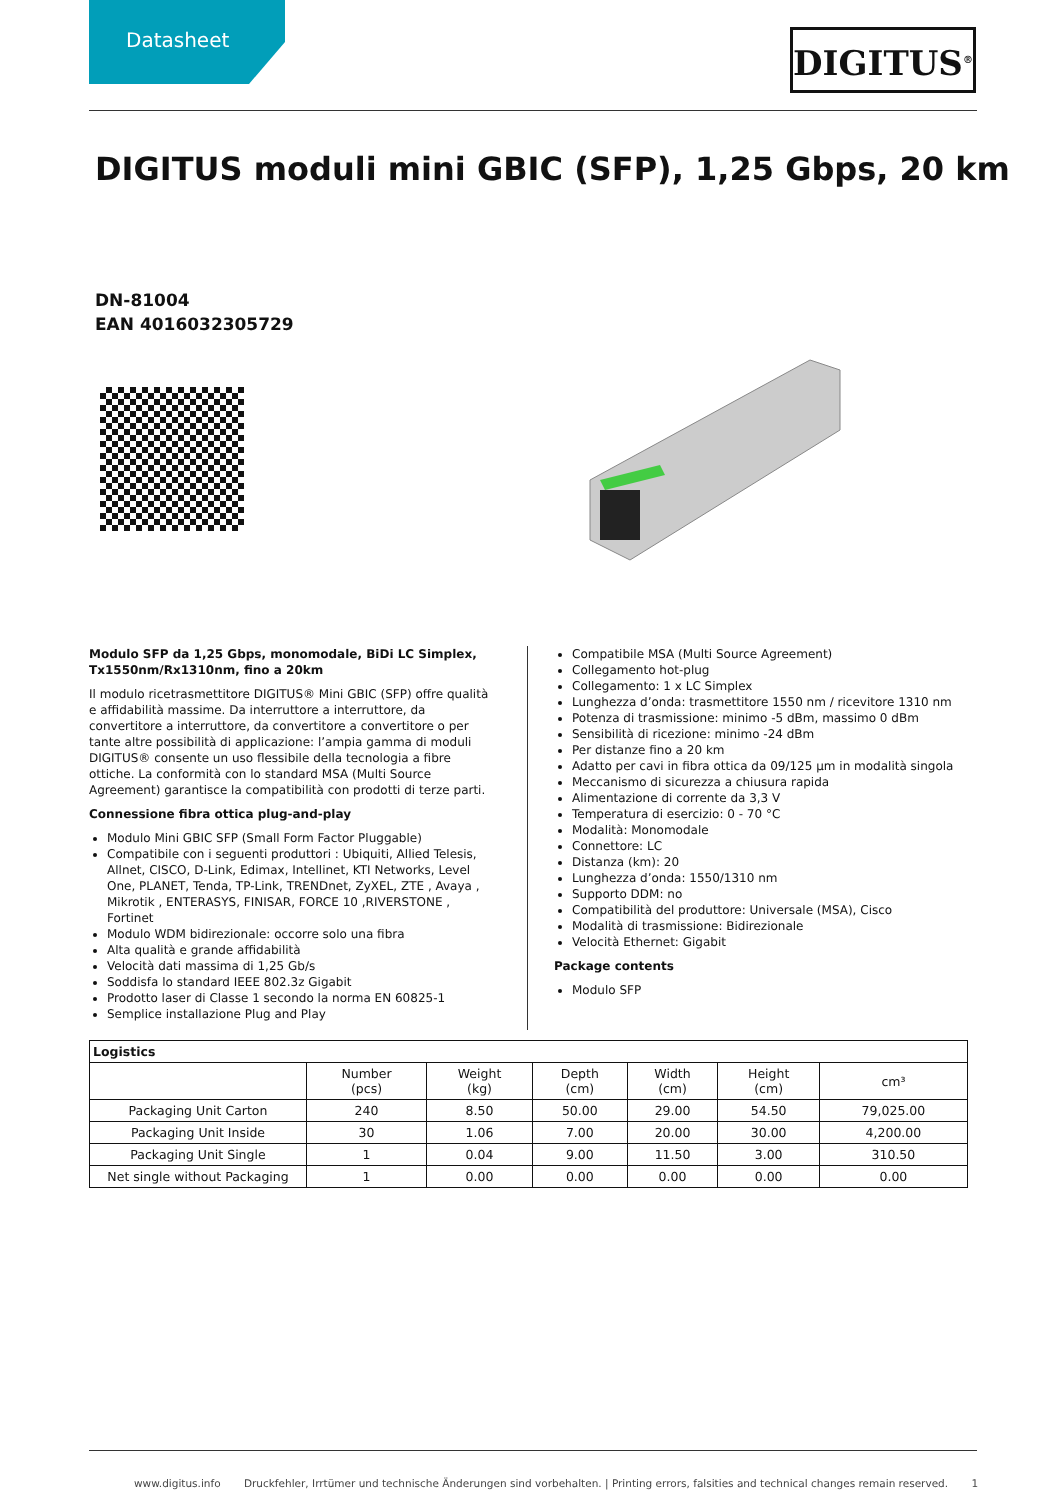Datasheet
DIGITUS<sup>®</sup>
DIGITUS moduli mini GBIC (SFP), 1,25 Gbps, 20 km
DN-81004
EAN 4016032305729
Modulo SFP da 1,25 Gbps, monomodale, BiDi LC Simplex, Tx1550nm/Rx1310nm, fino a 20km
Il modulo ricetrasmettitore DIGITUS® Mini GBIC (SFP) offre qualità e affidabilità massime. Da interruttore a interruttore, da convertitore a interruttore, da convertitore a convertitore o per tante altre possibilità di applicazione: l’ampia gamma di moduli DIGITUS® consente un uso flessibile della tecnologia a fibre ottiche. La conformità con lo standard MSA (Multi Source Agreement) garantisce la compatibilità con prodotti di terze parti.
Connessione fibra ottica plug-and-play
Modulo Mini GBIC SFP (Small Form Factor Pluggable)
Compatibile con i seguenti produttori : Ubiquiti, Allied Telesis, Allnet, CISCO, D-Link, Edimax, Intellinet, KTI Networks, Level One, PLANET, Tenda, TP-Link, TRENDnet, ZyXEL, ZTE , Avaya , Mikrotik , ENTERASYS, FINISAR, FORCE 10 ,RIVERSTONE , Fortinet
Modulo WDM bidirezionale: occorre solo una fibra
Alta qualità e grande affidabilità
Velocità dati massima di 1,25 Gb/s
Soddisfa lo standard IEEE 802.3z Gigabit
Prodotto laser di Classe 1 secondo la norma EN 60825-1
Semplice installazione Plug and Play
Compatibile MSA (Multi Source Agreement)
Collegamento hot-plug
Collegamento: 1 x LC Simplex
Lunghezza d’onda: trasmettitore 1550 nm / ricevitore 1310 nm
Potenza di trasmissione: minimo -5 dBm, massimo 0 dBm
Sensibilità di ricezione: minimo -24 dBm
Per distanze fino a 20 km
Adatto per cavi in fibra ottica da 09/125 µm in modalità singola
Meccanismo di sicurezza a chiusura rapida
Alimentazione di corrente da 3,3 V
Temperatura di esercizio: 0 - 70 °C
Modalità: Monomodale
Connettore: LC
Distanza (km): 20
Lunghezza d’onda: 1550/1310 nm
Supporto DDM: no
Compatibilità del produttore: Universale (MSA), Cisco
Modalità di trasmissione: Bidirezionale
Velocità Ethernet: Gigabit
Package contents
Modulo SFP
| Logistics | | | | | | |
| --- | --- | --- | --- | --- | --- | --- |
| | Number (pcs) | Weight (kg) | Depth (cm) | Width (cm) | Height (cm) | cm³ |
| Packaging Unit Carton | 240 | 8.50 | 50.00 | 29.00 | 54.50 | 79,025.00 |
| Packaging Unit Inside | 30 | 1.06 | 7.00 | 20.00 | 30.00 | 4,200.00 |
| Packaging Unit Single | 1 | 0.04 | 9.00 | 11.50 | 3.00 | 310.50 |
| Net single without Packaging | 1 | 0.00 | 0.00 | 0.00 | 0.00 | 0.00 |
www.digitus.info Druckfehler, Irrtümer und technische Änderungen sind vorbehalten. | Printing errors, falsities and technical changes remain reserved. 1